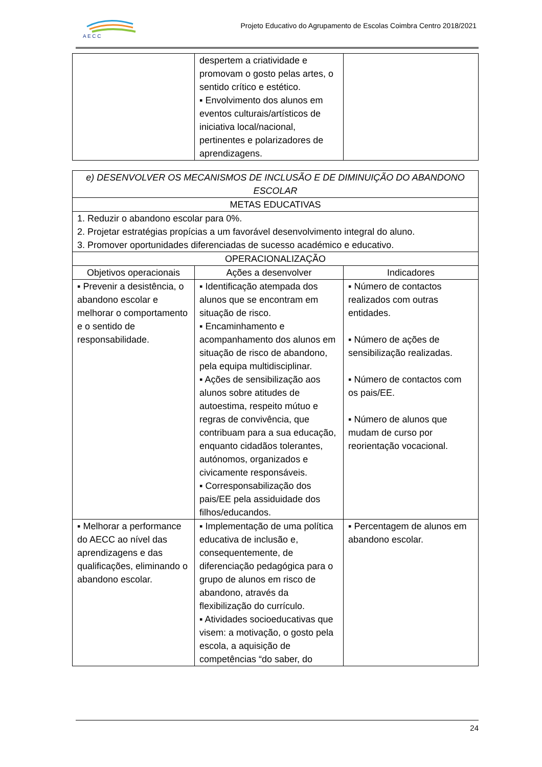A E C C
Projeto Educativo do Agrupamento de Escolas Coimbra Centro 2018/2021
| | despertem a criatividade e promovam o gosto pelas artes, o sentido crítico e estético. ▪ Envolvimento dos alunos em eventos culturais/artísticos de iniciativa local/nacional, pertinentes e polarizadores de aprendizagens. | |
| e) DESENVOLVER OS MECANISMOS DE INCLUSÃO E DE DIMINUIÇÃO DO ABANDONO ESCOLAR | | |
| --- | --- | --- |
| METAS EDUCATIVAS | | |
| 1. Reduzir o abandono escolar para 0%. 2. Projetar estratégias propícias a um favorável desenvolvimento integral do aluno. 3. Promover oportunidades diferenciadas de sucesso académico e educativo. | | |
| OPERACIONALIZAÇÃO | | |
| Objetivos operacionais | Ações a desenvolver | Indicadores |
| ▪ Prevenir a desistência, o abandono escolar e melhorar o comportamento e o sentido de responsabilidade. | ▪ Identificação atempada dos alunos que se encontram em situação de risco. ▪ Encaminhamento e acompanhamento dos alunos em situação de risco de abandono, pela equipa multidisciplinar. ▪ Ações de sensibilização aos alunos sobre atitudes de autoestima, respeito mútuo e regras de convivência, que contribuam para a sua educação, enquanto cidadãos tolerantes, autónomos, organizados e civicamente responsáveis. ▪ Corresponsabilização dos pais/EE pela assiduidade dos filhos/educandos. | ▪ Número de contactos realizados com outras entidades. ▪ Número de ações de sensibilização realizadas. ▪ Número de contactos com os pais/EE. ▪ Número de alunos que mudam de curso por reorientação vocacional. |
| ▪ Melhorar a performance do AECC ao nível das aprendizagens e das qualificações, eliminando o abandono escolar. | ▪ Implementação de uma política educativa de inclusão e, consequentemente, de diferenciação pedagógica para o grupo de alunos em risco de abandono, através da flexibilização do currículo. ▪ Atividades socioeducativas que visem: a motivação, o gosto pela escola, a aquisição de competências “do saber, do | ▪ Percentagem de alunos em abandono escolar. |
24